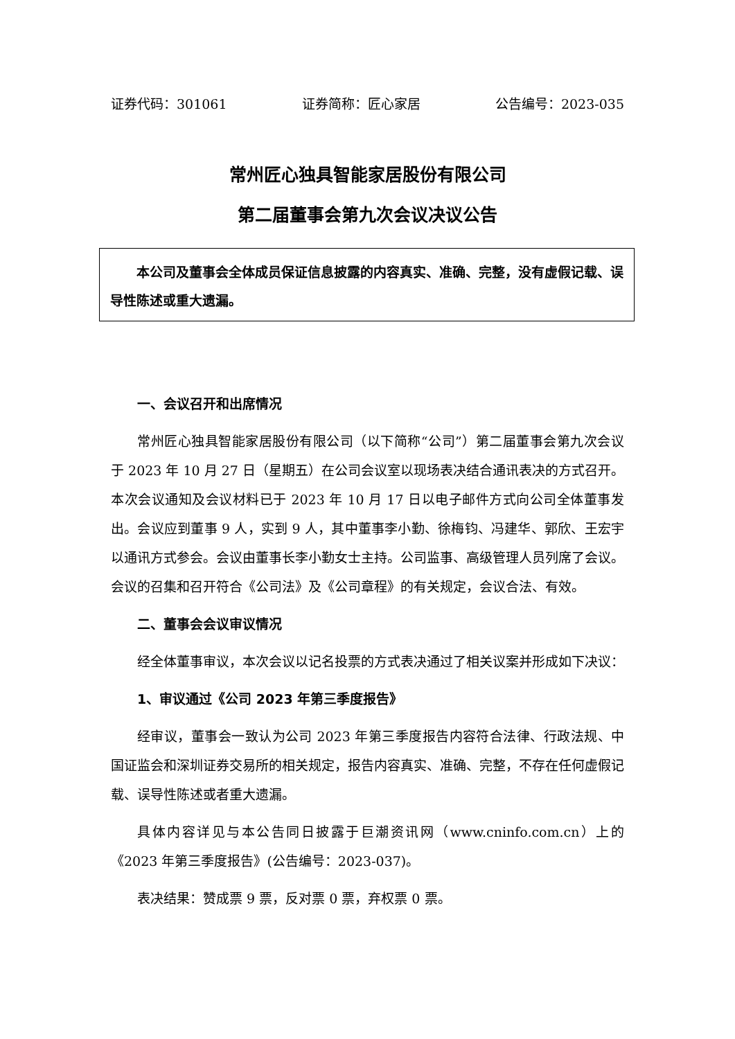证券代码：301061 证券简称：匠心家居 公告编号：2023-035
常州匠心独具智能家居股份有限公司
第二届董事会第九次会议决议公告
本公司及董事会全体成员保证信息披露的内容真实、准确、完整，没有虚假记载、误导性陈述或重大遗漏。
一、会议召开和出席情况
常州匠心独具智能家居股份有限公司（以下简称“公司”）第二届董事会第九次会议于 2023 年 10 月 27 日（星期五）在公司会议室以现场表决结合通讯表决的方式召开。本次会议通知及会议材料已于 2023 年 10 月 17 日以电子邮件方式向公司全体董事发出。会议应到董事 9 人，实到 9 人，其中董事李小勤、徐梅钧、冯建华、郭欣、王宏宇以通讯方式参会。会议由董事长李小勤女士主持。公司监事、高级管理人员列席了会议。会议的召集和召开符合《公司法》及《公司章程》的有关规定，会议合法、有效。
二、董事会会议审议情况
经全体董事审议，本次会议以记名投票的方式表决通过了相关议案并形成如下决议：
1、审议通过《公司 2023 年第三季度报告》
经审议，董事会一致认为公司 2023 年第三季度报告内容符合法律、行政法规、中国证监会和深圳证券交易所的相关规定，报告内容真实、准确、完整，不存在任何虚假记载、误导性陈述或者重大遗漏。
具体内容详见与本公告同日披露于巨潮资讯网（www.cninfo.com.cn）上的《2023 年第三季度报告》(公告编号：2023-037)。
表决结果：赞成票 9 票，反对票 0 票，弃权票 0 票。